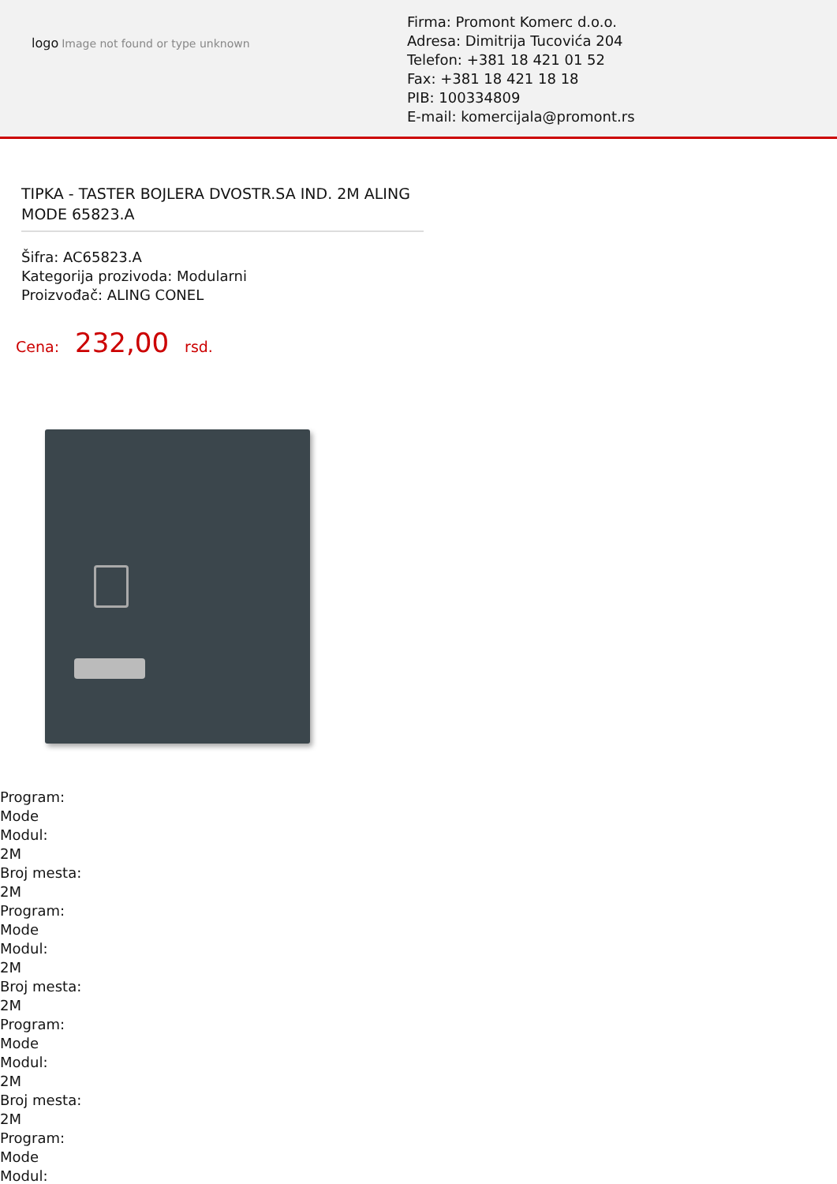logo Image not found or type unknown
Firma: Promont Komerc d.o.o.
Adresa: Dimitrija Tucovića 204
Telefon: +381 18 421 01 52
Fax: +381 18 421 18 18
PIB: 100334809
E-mail: komercijala@promont.rs
TIPKA - TASTER BOJLERA DVOSTR.SA IND. 2M ALING MODE 65823.A
Šifra: AC65823.A
Kategorija prozivoda: Modularni
Proizvođač: ALING CONEL
Cena: 232,00 rsd.
Program:
Mode
Modul:
2M
Broj mesta:
2M
Program:
Mode
Modul:
2M
Broj mesta:
2M
Program:
Mode
Modul:
2M
Broj mesta:
2M
Program:
Mode
Modul: